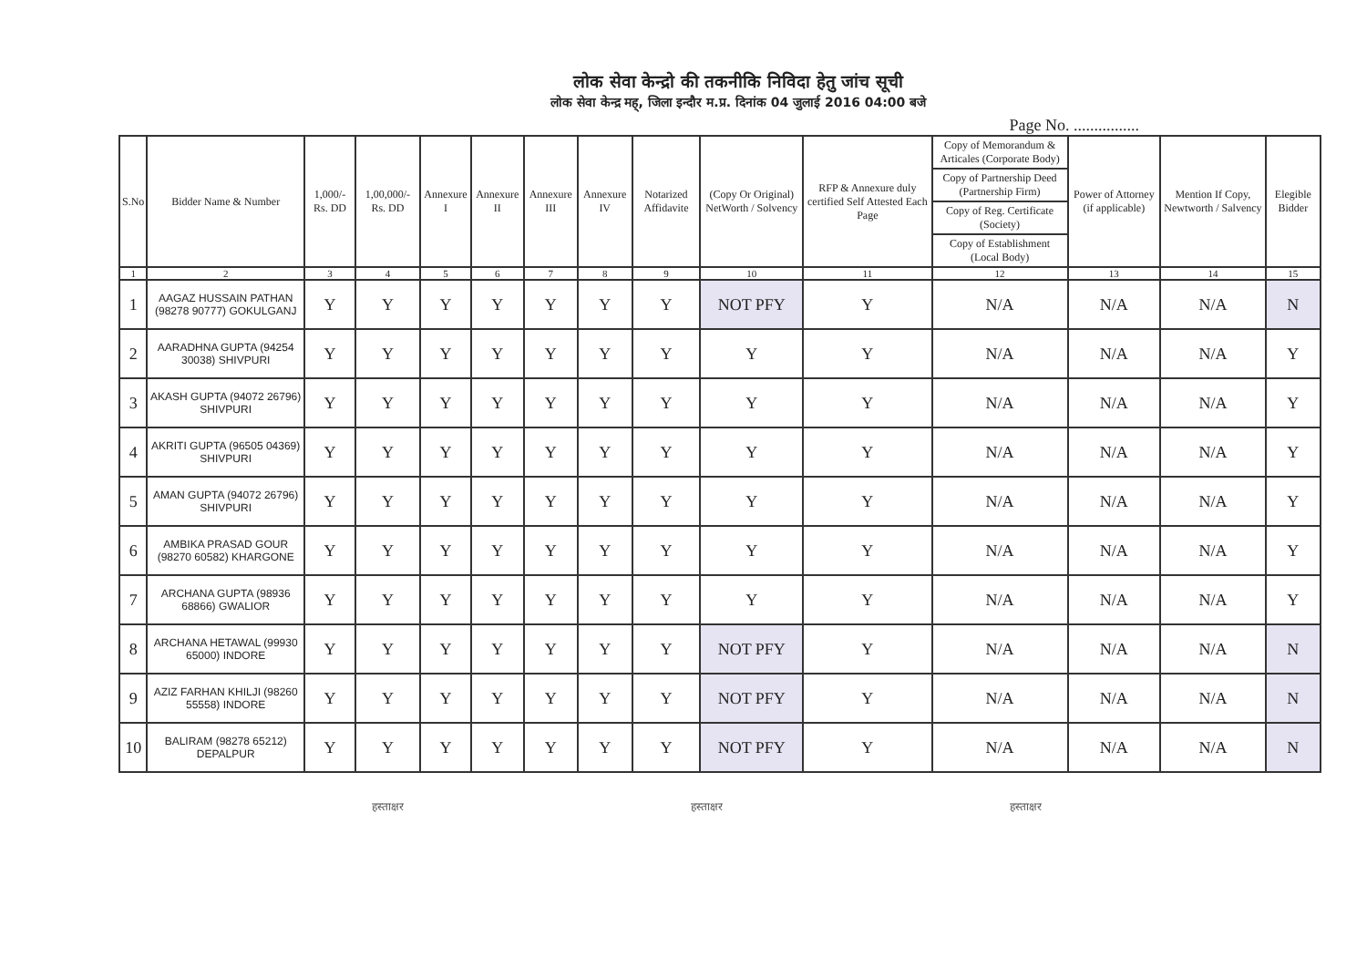लोक सेवा केन्द्रो की तकनीकि निविदा हेतु जांच सूची
लोक सेवा केन्द्र मह्, जिला इन्दौर म.प्र. दिनांक 04 जुलाई 2016 04:00 बजे
Page No. ................
| S.No | Bidder Name & Number | 1,000/- Rs. DD | 1,00,000/- Rs. DD | Annexure I | Annexure II | Annexure III | Annexure IV | Notarized Affidavite | (Copy Or Original) NetWorth / Solvency | RFP & Annexure duly certified Self Attested Each Page | Copy of Memorandum & Articales (Corporate Body) | Power of Attorney (if applicable) | Mention If Copy, Newtworth / Salvency | Elegible Bidder |
| --- | --- | --- | --- | --- | --- | --- | --- | --- | --- | --- | --- | --- | --- | --- |
| | | | | | | | | | | | Copy of Partnership Deed (Partnership Firm) | | | |
| | | | | | | | | | | | Copy of Reg. Certificate (Society) | | | |
| | | | | | | | | | | | Copy of Establishment (Local Body) | | | |
| 1 | 2 | 3 | 4 | 5 | 6 | 7 | 8 | 9 | 10 | 11 | 12 | 13 | 14 | 15 |
| 1 | AAGAZ HUSSAIN PATHAN (98278 90777) GOKULGANJ | Y | Y | Y | Y | Y | Y | Y | NOT PFY | Y | N/A | N/A | N/A | N |
| 2 | AARADHNA GUPTA (94254 30038) SHIVPURI | Y | Y | Y | Y | Y | Y | Y | Y | Y | N/A | N/A | N/A | Y |
| 3 | AKASH GUPTA (94072 26796) SHIVPURI | Y | Y | Y | Y | Y | Y | Y | Y | Y | N/A | N/A | N/A | Y |
| 4 | AKRITI GUPTA (96505 04369) SHIVPURI | Y | Y | Y | Y | Y | Y | Y | Y | Y | N/A | N/A | N/A | Y |
| 5 | AMAN GUPTA (94072 26796) SHIVPURI | Y | Y | Y | Y | Y | Y | Y | Y | Y | N/A | N/A | N/A | Y |
| 6 | AMBIKA PRASAD GOUR (98270 60582) KHARGONE | Y | Y | Y | Y | Y | Y | Y | Y | Y | N/A | N/A | N/A | Y |
| 7 | ARCHANA GUPTA (98936 68866) GWALIOR | Y | Y | Y | Y | Y | Y | Y | Y | Y | N/A | N/A | N/A | Y |
| 8 | ARCHANA HETAWAL (99930 65000) INDORE | Y | Y | Y | Y | Y | Y | Y | NOT PFY | Y | N/A | N/A | N/A | N |
| 9 | AZIZ FARHAN KHILJI (98260 55558) INDORE | Y | Y | Y | Y | Y | Y | Y | NOT PFY | Y | N/A | N/A | N/A | N |
| 10 | BALIRAM (98278 65212) DEPALPUR | Y | Y | Y | Y | Y | Y | Y | NOT PFY | Y | N/A | N/A | N/A | N |
हस्ताक्षर हस्ताक्षर हस्ताक्षर